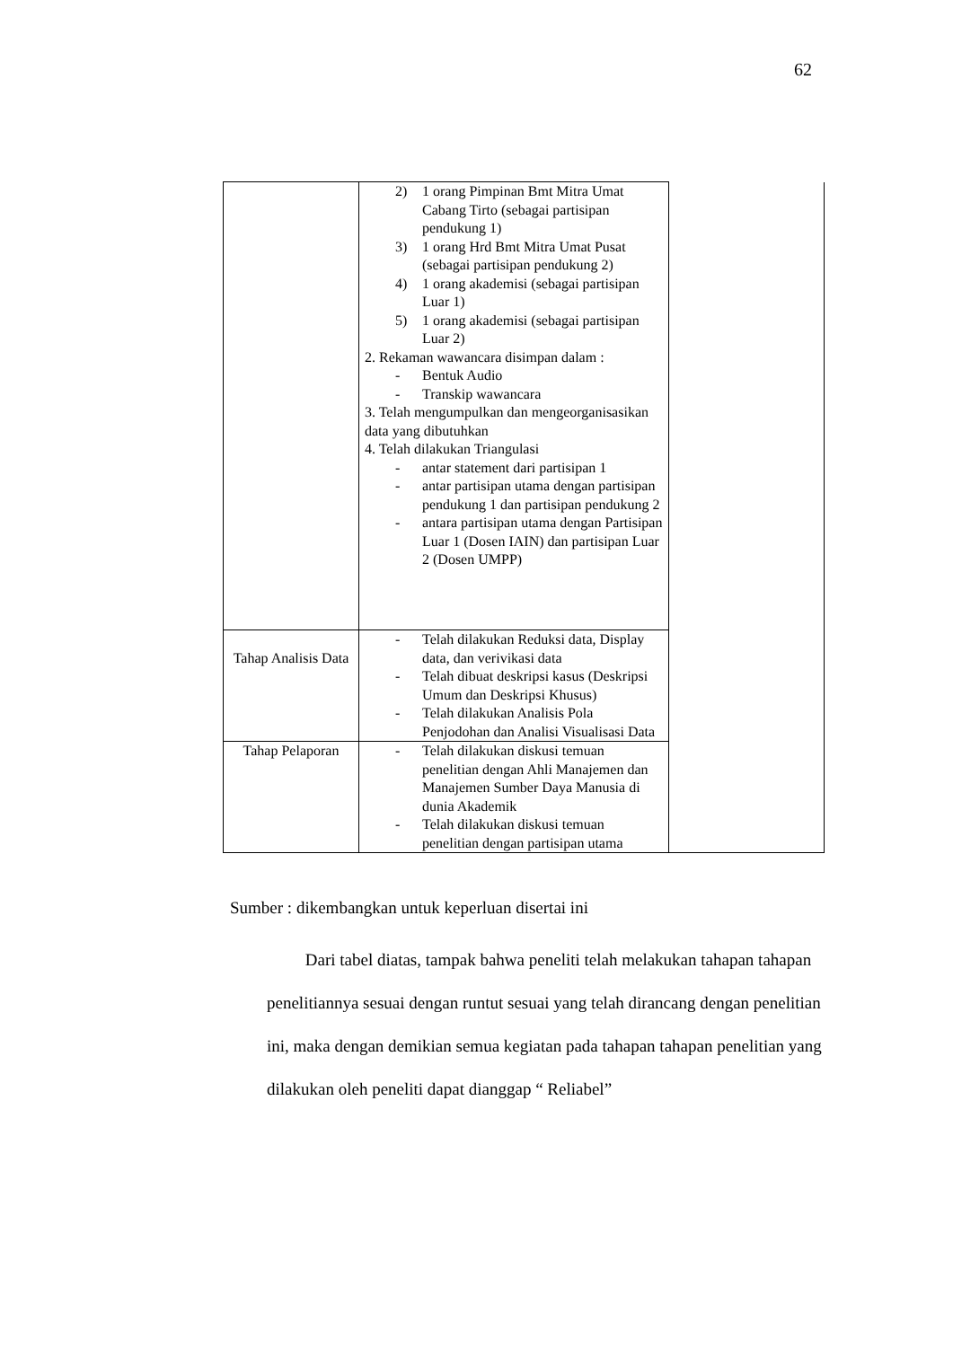62
| | 2) 1 orang Pimpinan Bmt Mitra Umat Cabang Tirto (sebagai partisipan pendukung 1) 3) 1 orang Hrd Bmt Mitra Umat Pusat (sebagai partisipan pendukung 2) 4) 1 orang akademisi (sebagai partisipan Luar 1) 5) 1 orang akademisi (sebagai partisipan Luar 2) 2. Rekaman wawancara disimpan dalam : - Bentuk Audio - Transkip wawancara 3. Telah mengumpulkan dan mengeorganisasikan data yang dibutuhkan 4. Telah dilakukan Triangulasi - antar statement dari partisipan 1 - antar partisipan utama dengan partisipan pendukung 1 dan partisipan pendukung 2 - antara partisipan utama dengan Partisipan Luar 1 (Dosen IAIN) dan partisipan Luar 2 (Dosen UMPP) | |
| Tahap Analisis Data | - Telah dilakukan Reduksi data, Display data, dan verivikasi data - Telah dibuat deskripsi kasus (Deskripsi Umum dan Deskripsi Khusus) - Telah dilakukan Analisis Pola Penjodohan dan Analisi Visualisasi Data | |
| Tahap Pelaporan | - Telah dilakukan diskusi temuan penelitian dengan Ahli Manajemen dan Manajemen Sumber Daya Manusia di dunia Akademik - Telah dilakukan diskusi temuan penelitian dengan partisipan utama | |
Sumber : dikembangkan untuk keperluan disertai ini
Dari tabel diatas, tampak bahwa peneliti telah melakukan tahapan tahapan penelitiannya sesuai dengan runtut sesuai yang telah dirancang dengan penelitian ini, maka dengan demikian semua kegiatan pada tahapan tahapan penelitian yang dilakukan oleh peneliti dapat dianggap “ Reliabel”